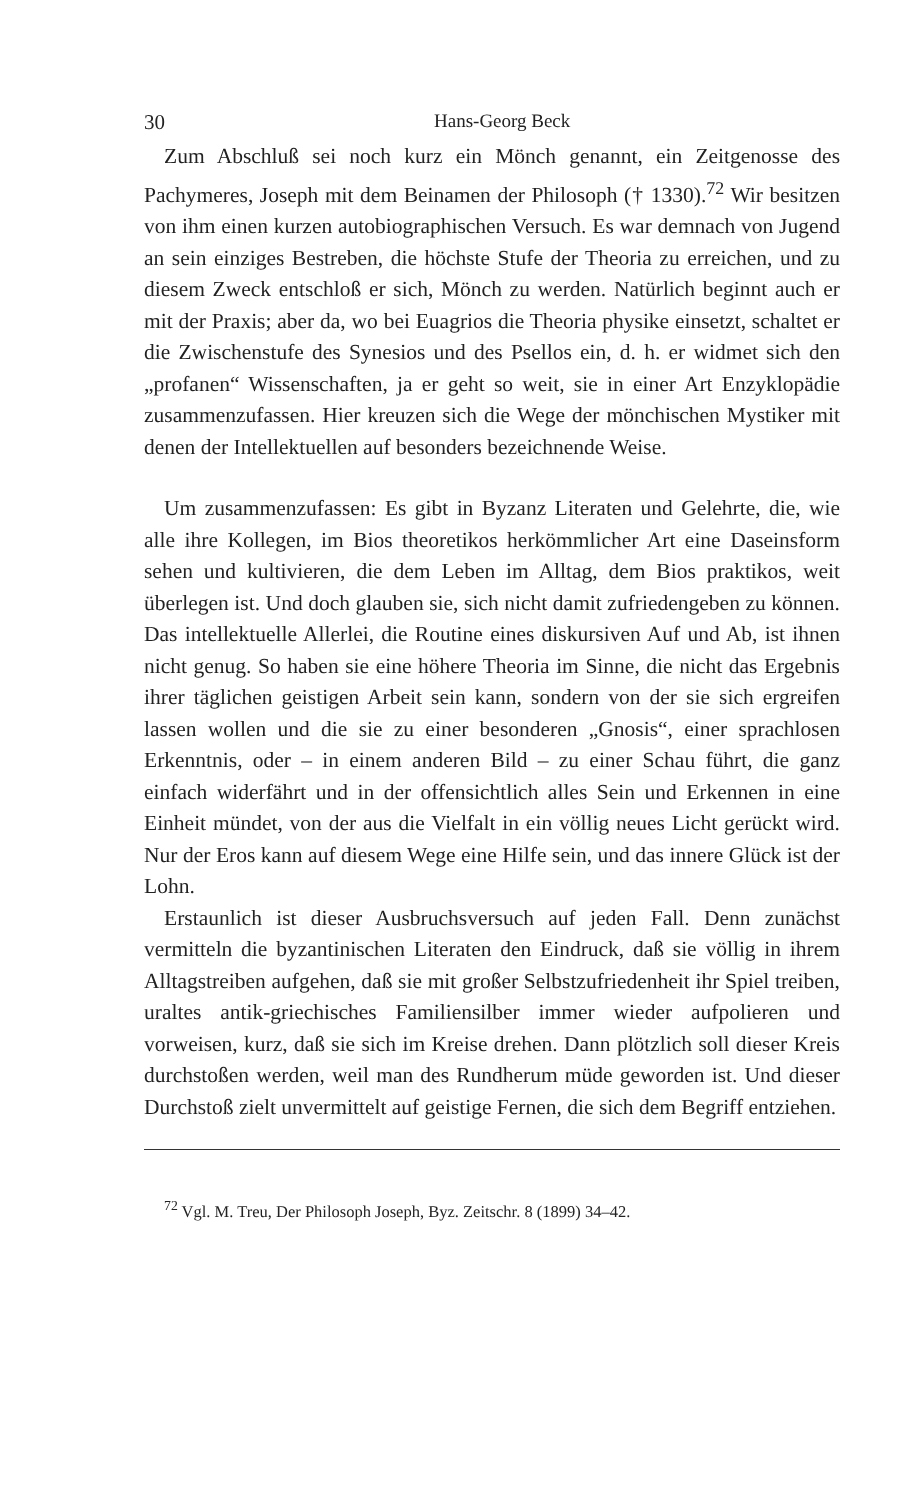30 Hans-Georg Beck
Zum Abschluß sei noch kurz ein Mönch genannt, ein Zeitgenosse des Pachymeres, Joseph mit dem Beinamen der Philosoph († 1330).<sup>72</sup> Wir besitzen von ihm einen kurzen autobiographischen Versuch. Es war demnach von Jugend an sein einziges Bestreben, die höchste Stufe der Theoria zu erreichen, und zu diesem Zweck entschloß er sich, Mönch zu werden. Natürlich beginnt auch er mit der Praxis; aber da, wo bei Euagrios die Theoria physike einsetzt, schaltet er die Zwischenstufe des Synesios und des Psellos ein, d. h. er widmet sich den „profanen“ Wissenschaften, ja er geht so weit, sie in einer Art Enzyklopädie zusammenzufassen. Hier kreuzen sich die Wege der mönchischen Mystiker mit denen der Intellektuellen auf besonders bezeichnende Weise.
Um zusammenzufassen: Es gibt in Byzanz Literaten und Gelehrte, die, wie alle ihre Kollegen, im Bios theoretikos herkömmlicher Art eine Daseinsform sehen und kultivieren, die dem Leben im Alltag, dem Bios praktikos, weit überlegen ist. Und doch glauben sie, sich nicht damit zufriedengeben zu können. Das intellektuelle Allerlei, die Routine eines diskursiven Auf und Ab, ist ihnen nicht genug. So haben sie eine höhere Theoria im Sinne, die nicht das Ergebnis ihrer täglichen geistigen Arbeit sein kann, sondern von der sie sich ergreifen lassen wollen und die sie zu einer besonderen „Gnosis“, einer sprachlosen Erkenntnis, oder – in einem anderen Bild – zu einer Schau führt, die ganz einfach widerfährt und in der offensichtlich alles Sein und Erkennen in eine Einheit mündet, von der aus die Vielfalt in ein völlig neues Licht gerückt wird. Nur der Eros kann auf diesem Wege eine Hilfe sein, und das innere Glück ist der Lohn.
Erstaunlich ist dieser Ausbruchsversuch auf jeden Fall. Denn zunächst vermitteln die byzantinischen Literaten den Eindruck, daß sie völlig in ihrem Alltagstreiben aufgehen, daß sie mit großer Selbstzufriedenheit ihr Spiel treiben, uraltes antik-griechisches Familiensilber immer wieder aufpolieren und vorweisen, kurz, daß sie sich im Kreise drehen. Dann plötzlich soll dieser Kreis durchstoßen werden, weil man des Rundherum müde geworden ist. Und dieser Durchstoß zielt unvermittelt auf geistige Fernen, die sich dem Begriff entziehen.
<sup>72</sup> Vgl. M. Treu, Der Philosoph Joseph, Byz. Zeitschr. 8 (1899) 34–42.